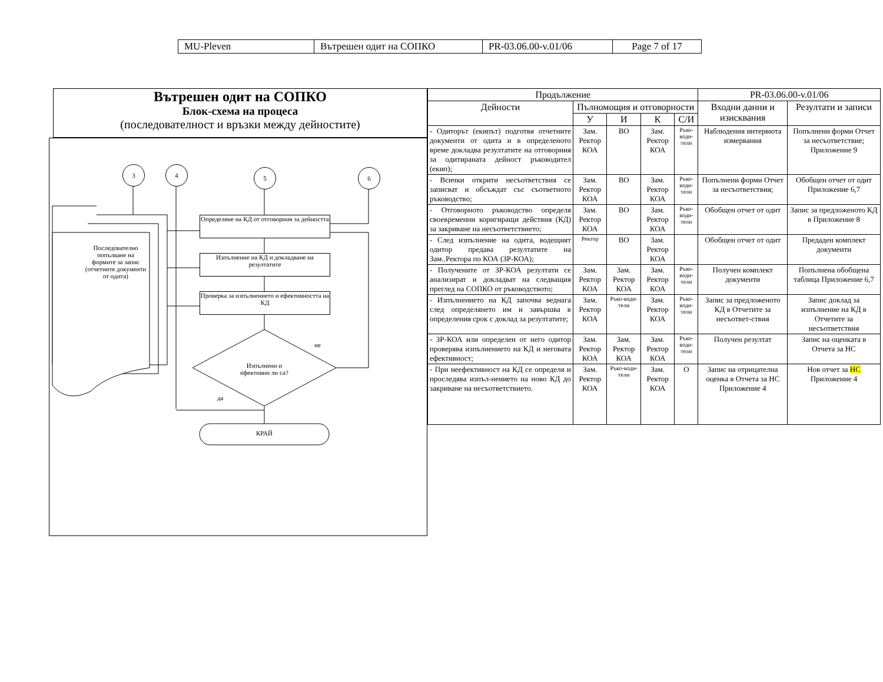| MU-Pleven | Вътрешен одит на СОПКО | PR-03.06.00-v.01/06 | Page 7 of 17 |
Вътрешен одит на СОПКО
Блок-схема на процеса
(последователност и връзки между дейностите)
3 4 5 6
Определяне на КД от отговорния за дейността
Изпълнение на КД и докладване на резултатите
Проверка за изпълнението и ефективността на КД
Последователно попълване на формите за запис (отчетните документи от одита)
Изпълнени и ефективни ли са?
не
да
КРАЙ
| Продължение | | | | | PR-03.06.00-v.01/06 | |
| --- | --- | --- | --- | --- | --- | --- |
| Дейности | Пълномощия и отговорности | | | | Входни данни и изисквания | Резултати и записи |
| | У | И | К | С/И | | |
| - Одиторът (екипът) подготвя отчетните документи от одита и в определеното време докладва резултатите на отговорния за одитираната дейност ръководител (екип); | Зам. Ректор КОА | ВО | Зам. Ректор КОА | Ръко-води-тели | Наблюдения интервюта измервания | Попълнени форми Отчет за несъответствие; Приложение 9 |
| - Всички открити несъответствия се записват и обсъждат със съответното ръководство; | Зам. Ректор КОА | ВО | Зам. Ректор КОА | Ръко-води-тели | Попълнени форми Отчет за несъответствия; | Обобщен отчет от одит Приложение 6,7 |
| - Отговорното ръководство определя своевременни коригиращи действия (КД) за закриване на несъответствието; | Зам. Ректор КОА | ВО | Зам. Ректор КОА | Ръко-води-тели | Обобщен отчет от одит | Запис за предложеното КД в Приложение 8 |
| - След изпълнение на одита, водещият одитор предава резултатите на Зам..Ректора по КОА (ЗР-КОА); | Ректор | ВО | Зам. Ректор КОА | | Обобщен отчет от одит | Предаден комплект документи |
| - Получените от ЗР-КОА резултати се анализират и докладват на следващия преглед на СОПКО от ръководството; | Зам. Ректор КОА | Зам. Ректор КОА | Зам. Ректор КОА | Ръко-води-тели | Получен комплект документи | Попълнена обобщена таблица Приложение 6,7 |
| - Изпълнението на КД започва веднага след определянето им и завършва в определения срок с доклад за резултатите; | Зам. Ректор КОА | Ръко-води-тели | Зам. Ректор КОА | Ръко-води-тели | Запис за предложеното КД в Отчетите за несъответ-ствия | Запис доклад за изпълнение на КД в Отчетите за несъответствия |
| - ЗР-КОА или определен от него одитор проверява изпълнението на КД и неговата ефективност; | Зам. Ректор КОА | Зам. Ректор КОА | Зам. Ректор КОА | Ръко-води-тели | Получен резултат | Запис на оценката в Отчета за НС |
| - При неефективност на КД се определя и проследява изпъл-нението на ново КД до закриване на несъответствието. | Зам. Ректор КОА | Ръко-води-тели | Зам. Ректор КОА | О | Запис на отрицателна оценка в Отчета за НС Приложение 4 | Нов отчет за НС Приложение 4 |